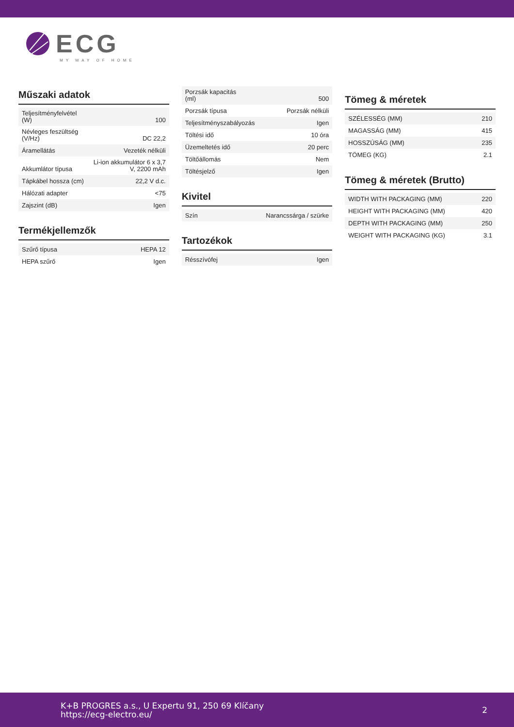ECG
MY WAY OF HOME
Műszaki adatok
| Teljesítményfelvétel (W) | 100 |
| Névleges feszültség (V/Hz) | DC 22,2 |
| Áramellátás | Vezeték nélküli |
| Akkumlátor típusa | Li-ion akkumulátor 6 x 3,7 V, 2200 mAh |
| Tápkábel hossza (cm) | 22,2 V d.c. |
| Hálózati adapter | <75 |
| Zajszint (dB) | Igen |
Termékjellemzők
| Szűrő típusa | HEPA 12 |
| HEPA szűrő | Igen |
| Porzsák kapacitás (ml) | 500 |
| Porzsák típusa | Porzsák nélküli |
| Teljesítményszabályozás | Igen |
| Töltési idő | 10 óra |
| Üzemeltetés idő | 20 perc |
| Töltőállomás | Nem |
| Töltésjelző | Igen |
Kivitel
| Szín | Narancssárga / szürke |
Tartozékok
| Résszívófej | Igen |
Tömeg & méretek
| SZÉLESSÉG (MM) | 210 |
| MAGASSÁG (MM) | 415 |
| HOSSZÚSÁG (MM) | 235 |
| TÖMEG (KG) | 2.1 |
Tömeg & méretek (Brutto)
| WIDTH WITH PACKAGING (MM) | 220 |
| HEIGHT WITH PACKAGING (MM) | 420 |
| DEPTH WITH PACKAGING (MM) | 250 |
| WEIGHT WITH PACKAGING (KG) | 3.1 |
K+B PROGRES a.s., U Expertu 91, 250 69 Klíčany
https://ecg-electro.eu/
2